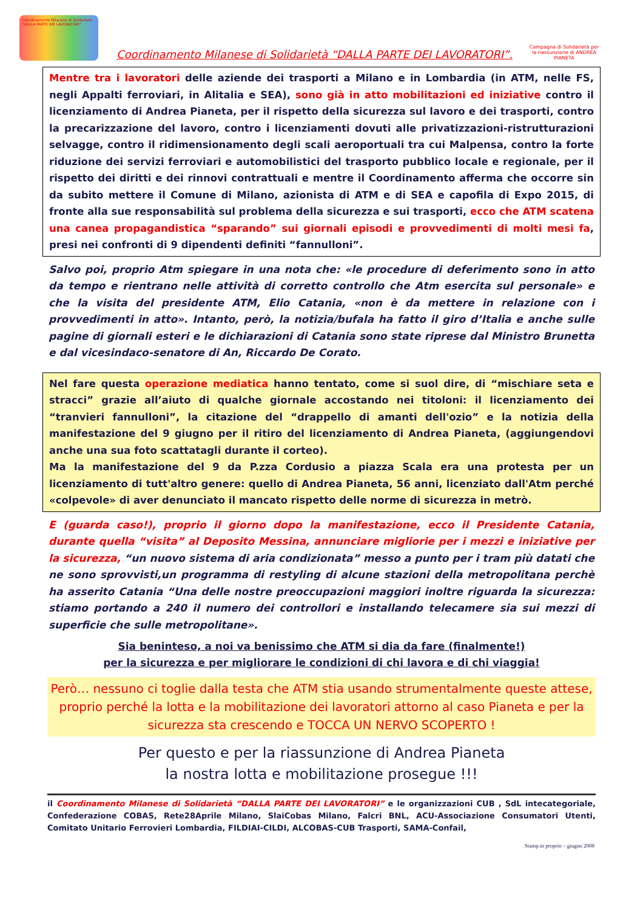Coordinamento Milanese di Solidarietà "DALLA PARTE DEI LAVORATORI"
Coordinamento Milanese di Solidarietà “DALLA PARTE DEI LAVORATORI”.
Campagna di Solidarietà per la riassunzione di ANDREA PIANETA
Mentre tra i lavoratori delle aziende dei trasporti a Milano e in Lombardia (in ATM, nelle FS, negli Appalti ferroviari, in Alitalia e SEA), sono già in atto mobilitazioni ed iniziative contro il licenziamento di Andrea Pianeta, per il rispetto della sicurezza sul lavoro e dei trasporti, contro la precarizzazione del lavoro, contro i licenziamenti dovuti alle privatizzazioni-ristrutturazioni selvagge, contro il ridimensionamento degli scali aeroportuali tra cui Malpensa, contro la forte riduzione dei servizi ferroviari e automobilistici del trasporto pubblico locale e regionale, per il rispetto dei diritti e dei rinnovi contrattuali e mentre il Coordinamento afferma che occorre sin da subito mettere il Comune di Milano, azionista di ATM e di SEA e capofila di Expo 2015, di fronte alla sue responsabilità sul problema della sicurezza e sui trasporti, ecco che ATM scatena una canea propagandistica “sparando” sui giornali episodi e provvedimenti di molti mesi fa, presi nei confronti di 9 dipendenti definiti “fannulloni”.
Salvo poi, proprio Atm spiegare in una nota che: «le procedure di deferimento sono in atto da tempo e rientrano nelle attività di corretto controllo che Atm esercita sul personale» e che la visita del presidente ATM, Elio Catania, «non è da mettere in relazione con i provvedimenti in atto». Intanto, però, la notizia/bufala ha fatto il giro d’Italia e anche sulle pagine di giornali esteri e le dichiarazioni di Catania sono state riprese dal Ministro Brunetta e dal vicesindaco-senatore di An, Riccardo De Corato.
Nel fare questa operazione mediatica hanno tentato, come si suol dire, di “mischiare seta e stracci” grazie all’aiuto di qualche giornale accostando nei titoloni: il licenziamento dei “tranvieri fannulloni”, la citazione del “drappello di amanti dell'ozio” e la notizia della manifestazione del 9 giugno per il ritiro del licenziamento di Andrea Pianeta, (aggiungendovi anche una sua foto scattatagli durante il corteo).
Ma la manifestazione del 9 da P.zza Cordusio a piazza Scala era una protesta per un licenziamento di tutt'altro genere: quello di Andrea Pianeta, 56 anni, licenziato dall'Atm perché «colpevole» di aver denunciato il mancato rispetto delle norme di sicurezza in metrò.
E (guarda caso!), proprio il giorno dopo la manifestazione, ecco il Presidente Catania, durante quella “visita” al Deposito Messina, annunciare migliorie per i mezzi e iniziative per la sicurezza, “un nuovo sistema di aria condizionata” messo a punto per i tram più datati che ne sono sprovvisti,un programma di restyling di alcune stazioni della metropolitana perchè ha asserito Catania “Una delle nostre preoccupazioni maggiori inoltre riguarda la sicurezza: stiamo portando a 240 il numero dei controllori e installando telecamere sia sui mezzi di superficie che sulle metropolitane».
Sia beninteso, a noi va benissimo che ATM si dia da fare (finalmente!)
per la sicurezza e per migliorare le condizioni di chi lavora e di chi viaggia!
Però… nessuno ci toglie dalla testa che ATM stia usando strumentalmente queste attese, proprio perché la lotta e la mobilitazione dei lavoratori attorno al caso Pianeta e per la sicurezza sta crescendo e TOCCA UN NERVO SCOPERTO !
Per questo e per la riassunzione di Andrea Pianeta
la nostra lotta e mobilitazione prosegue !!!
il Coordinamento Milanese di Solidarietà “DALLA PARTE DEI LAVORATORI” e le organizzazioni CUB , SdL intecategoriale, Confederazione COBAS, Rete28Aprile Milano, SlaiCobas Milano, Falcri BNL, ACU-Associazione Consumatori Utenti, Comitato Unitario Ferrovieri Lombardia, FILDIAI-CILDI, ALCOBAS-CUB Trasporti, SAMA-Confail,
Stamp.in proprio – giugno 2008